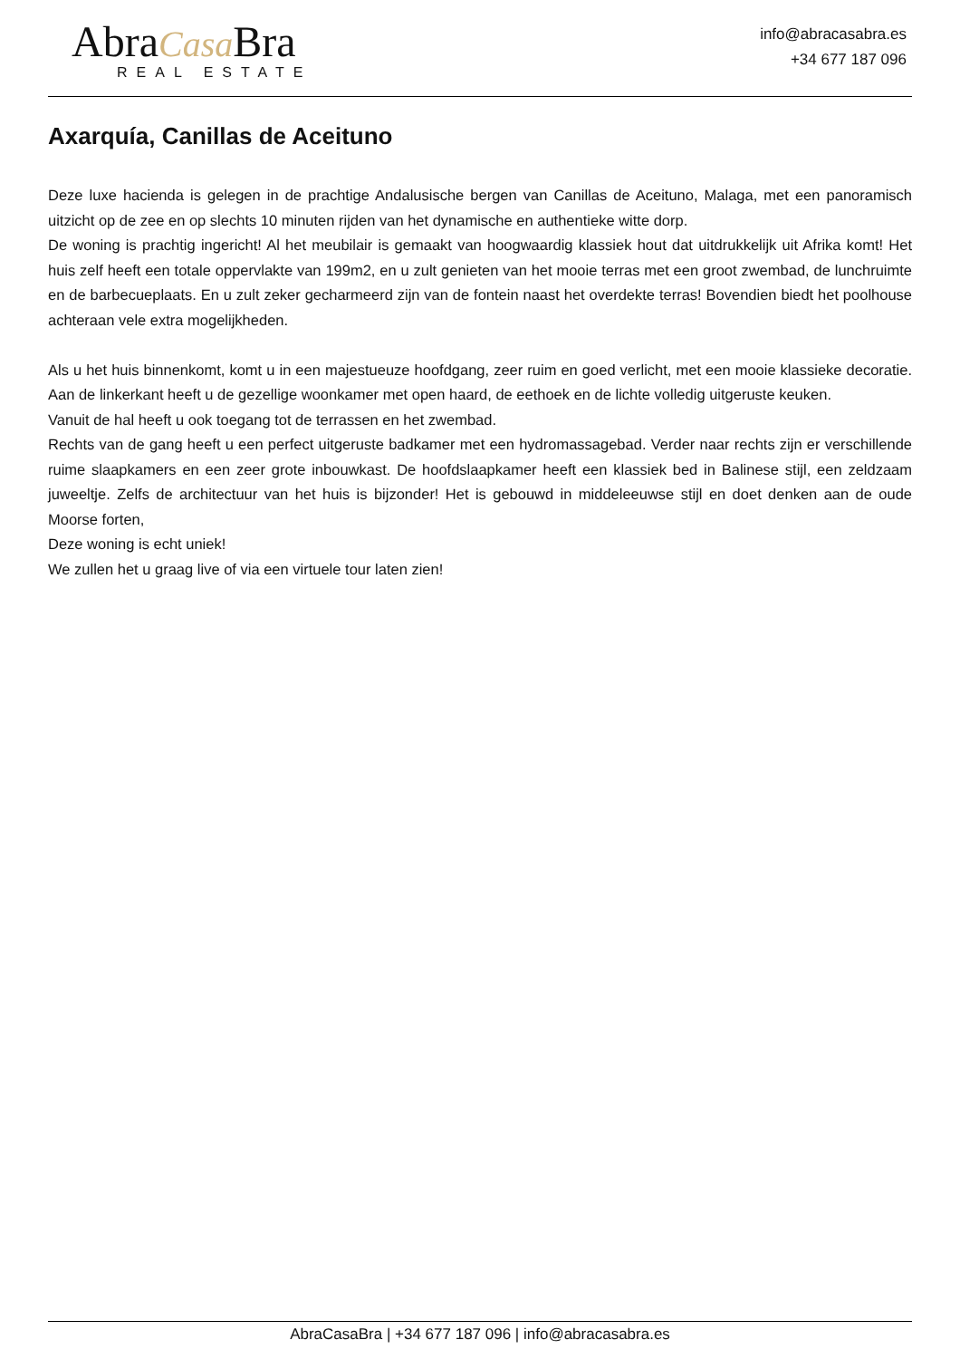AbraCasa Bra
REAL ESTATE
info@abracasabra.es
+34 677 187 096
Axarquía, Canillas de Aceituno
Deze luxe hacienda is gelegen in de prachtige Andalusische bergen van Canillas de Aceituno, Malaga, met een panoramisch uitzicht op de zee en op slechts 10 minuten rijden van het dynamische en authentieke witte dorp.
De woning is prachtig ingericht! Al het meubilair is gemaakt van hoogwaardig klassiek hout dat uitdrukkelijk uit Afrika komt! Het huis zelf heeft een totale oppervlakte van 199m2, en u zult genieten van het mooie terras met een groot zwembad, de lunchruimte en de barbecueplaats. En u zult zeker gecharmeerd zijn van de fontein naast het overdekte terras! Bovendien biedt het poolhouse achteraan vele extra mogelijkheden.
Als u het huis binnenkomt, komt u in een majestueuze hoofdgang, zeer ruim en goed verlicht, met een mooie klassieke decoratie. Aan de linkerkant heeft u de gezellige woonkamer met open haard, de eethoek en de lichte volledig uitgeruste keuken.
Vanuit de hal heeft u ook toegang tot de terrassen en het zwembad.
Rechts van de gang heeft u een perfect uitgeruste badkamer met een hydromassagebad. Verder naar rechts zijn er verschillende ruime slaapkamers en een zeer grote inbouwkast. De hoofdslaapkamer heeft een klassiek bed in Balinese stijl, een zeldzaam juweeltje. Zelfs de architectuur van het huis is bijzonder! Het is gebouwd in middeleeuwse stijl en doet denken aan de oude Moorse forten,
Deze woning is echt uniek!
We zullen het u graag live of via een virtuele tour laten zien!
AbraCasaBra | +34 677 187 096 | info@abracasabra.es